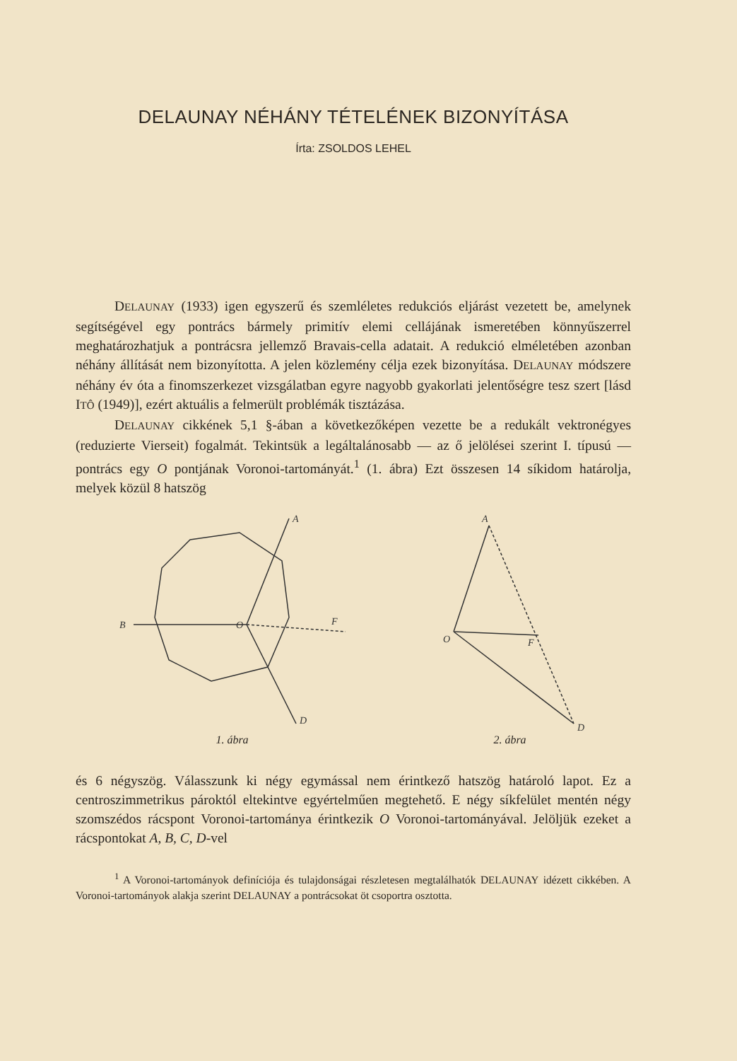DELAUNAY NÉHÁNY TÉTELÉNEK BIZONYÍTÁSA
Írta: ZSOLDOS LEHEL
DELAUNAY (1933) igen egyszerű és szemléletes redukciós eljárást vezetett be, amelynek segítségével egy pontrács bármely primitív elemi cellájának ismeretében könnyűszerrel meghatározhatjuk a pontrácsra jellemző Bravais-cella adatait. A redukció elméletében azonban néhány állítását nem bizonyította. A jelen közlemény célja ezek bizonyítása. DELAUNAY módszere néhány év óta a finomszerkezet vizsgálatban egyre nagyobb gyakorlati jelentőségre tesz szert [lásd ITÔ (1949)], ezért aktuális a felmerült problémák tisztázása.
DELAUNAY cikkének 5,1 §-ában a következőképen vezette be a redukált vektronégyes (reduzierte Vierseit) fogalmát. Tekintsük a legáltalánosabb — az ő jelölései szerint I. típusú — pontrács egy O pontjának Voronoi-tartományát.<sup>1</sup> (1. ábra) Ezt összesen 14 síkidom határolja, melyek közül 8 hatszög
A
D
B
F
O
1. ábra
A
D
O
F
2. ábra
és 6 négyszög. Válasszunk ki négy egymással nem érintkező hatszög határoló lapot. Ez a centroszimmetrikus pároktól eltekintve egyértelműen megtehető. E négy síkfelület mentén négy szomszédos rácspont Voronoi-tartománya érintkezik O Voronoi-tartományával. Jelöljük ezeket a rácspontokat A, B, C, D-vel
<sup>1</sup> A Voronoi-tartományok definíciója és tulajdonságai részletesen megtalálhatók DELAUNAY idézett cikkében. A Voronoi-tartományok alakja szerint DELAUNAY a pontrácsokat öt csoportra osztotta.